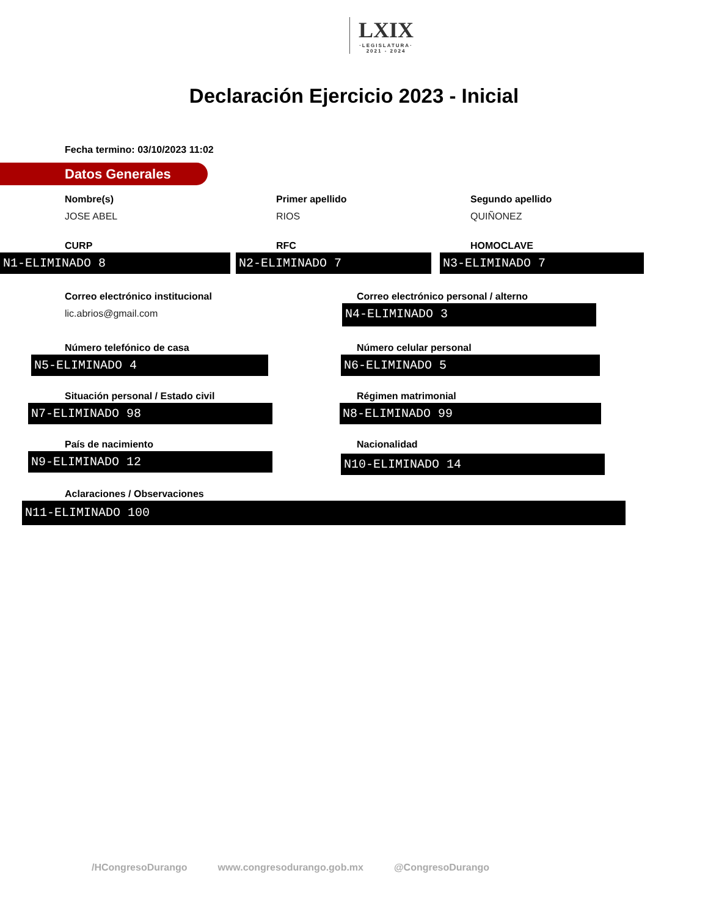LXIX ·LEGISLATURA·
2021 - 2024
Declaración Ejercicio 2023 - Inicial
Fecha termino: 03/10/2023 11:02
Datos Generales
Nombre(s)
JOSE ABEL
Primer apellido
RIOS
Segundo apellido
QUIÑONEZ
CURP
N1-ELIMINADO 8
RFC
N2-ELIMINADO 7
HOMOCLAVE
N3-ELIMINADO 7
Correo electrónico institucional
lic.abrios@gmail.com
Correo electrónico personal / alterno
N4-ELIMINADO 3
Número telefónico de casa
N5-ELIMINADO 4
Número celular personal
N6-ELIMINADO 5
Situación personal / Estado civil
N7-ELIMINADO 98
Régimen matrimonial
N8-ELIMINADO 99
País de nacimiento
N9-ELIMINADO 12
Nacionalidad
N10-ELIMINADO 14
Aclaraciones / Observaciones
N11-ELIMINADO 100
/HCongresoDurango www.congresodurango.gob.mx @CongresoDurango